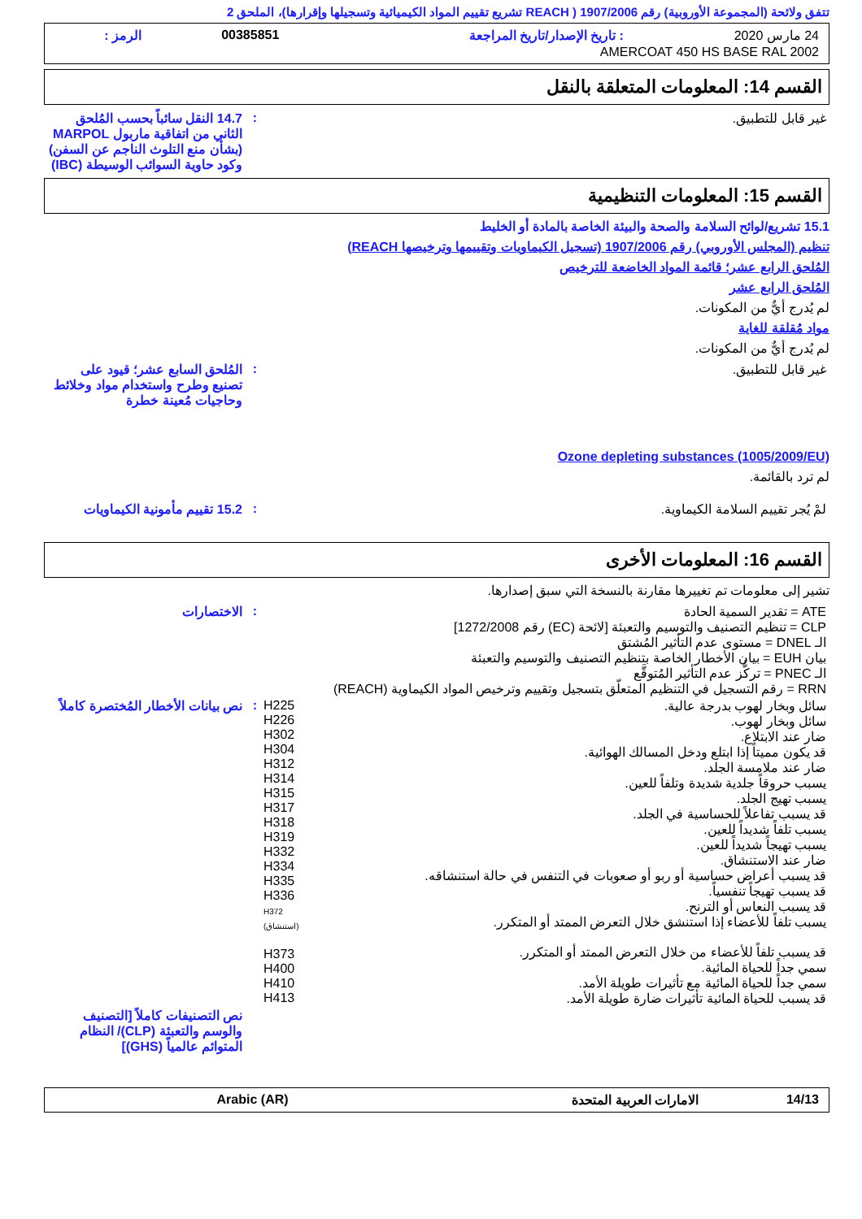تتفق ولائحة (المجموعة الأوروبية) رقم 1907/2006 ( REACH تشريع تقييم المواد الكيميائية وتسجيلها وإقرارها)، الملحق 2
| 24 مارس 2020 | : تاريخ الإصدار/تاريخ المراجعة | 00385851 | الرمز : |
| AMERCOAT 450 HS BASE RAL 2002 | | | |
القسم 14: المعلومات المتعلقة بالنقل
| غير قابل للتطبيق. | : | 14.7 النقل سائباً بحسب المُلحق الثاني من اتفاقية ماربول MARPOL (بشأن منع التلوث الناجم عن السفن) وكود حاوية السوائب الوسيطة (IBC) |
القسم 15: المعلومات التنظيمية
15.1 تشريع/لوائح السلامة والصحة والبيئة الخاصة بالمادة أو الخليط
تنظيم (المجلس الأوروبي) رقم 1907/2006 (تسجيل الكيماويات وتقييمها وترخيصها REACH)
المُلحق الرابع عشر؛ قائمة المواد الخاضعة للترخيص
المُلحق الرابع عشر
لم يُدرج أيٌّ من المكونات.
مواد مُقلقة للغاية
لم يُدرج أيٌّ من المكونات.
| غير قابل للتطبيق. | : | المُلحق السابع عشر؛ قيود على تصنيع وطرح واستخدام مواد وخلائط وحاجيات مُعينة خطرة |
Ozone depleting substances (1005/2009/EU)
لم ترد بالقائمة.
| لمْ يُجر تقييم السلامة الكيماوية. | : | 15.2 تقييم مأمونية الكيماويات |
القسم 16: المعلومات الأخرى
تشير إلى معلومات تم تغييرها مقارنة بالنسخة التي سبق إصدارها.
| ATE = تقدير السمية الحادة CLP = تنظيم التصنيف والتوسيم والتعبئة [لائحة (EC) رقم 1272/2008] الـ DNEL = مستوى عدم التأثير المُشتق بيان EUH = بيان الأخطار الخاصة بتنظيم التصنيف والتوسيم والتعبئة الـ PNEC = تركُّز عدم التأثير المُتوقَّع RRN = رقم التسجيل في التنظيم المتعلّق بتسجيل وتقييم وترخيص المواد الكيماوية (REACH) | | : | الاختصارات |
| سائل وبخار لهوب بدرجة عالية. سائل وبخار لهوب. ضار عند الابتلاع. قد يكون مميتاً إذا ابتلع ودخل المسالك الهوائية. ضار عند ملامسة الجلد. يسبب حروقاً جلدية شديدة وتلفاً للعين. يسبب تهيج الجلد. قد يسبب تفاعلاً للحساسية في الجلد. يسبب تلفاً شديداً للعين. يسبب تهيجاً شديداً للعين. ضار عند الاستنشاق. قد يسبب أعراض حساسية أو ربو أو صعوبات في التنفس في حالة استنشاقه. قد يسبب تهيجاً تنفسياً. قد يسبب النعاس أو الترنح. يسبب تلفاً للأعضاء إذا استنشق خلال التعرض الممتد أو المتكرر. قد يسبب تلفاً للأعضاء من خلال التعرض الممتد أو المتكرر. سمي جداً للحياة المائية. سمي جداً للحياة المائية مع تأثيرات طويلة الأمد. قد يسبب للحياة المائية تأثيرات ضارة طويلة الأمد. | H225 H226 H302 H304 H312 H314 H315 H317 H318 H319 H332 H334 H335 H336 H372 (استنشاق) H373 H400 H410 H413 | : | نص بيانات الأخطار المُختصرة كاملاً |
| | | | نص التصنيفات كاملاً [التصنيف والوسم والتعبئة (CLP)/ النظام المتوائم عالمياً (GHS)] |
| 14/13 | الامارات العربية المتحدة | Arabic (AR) |